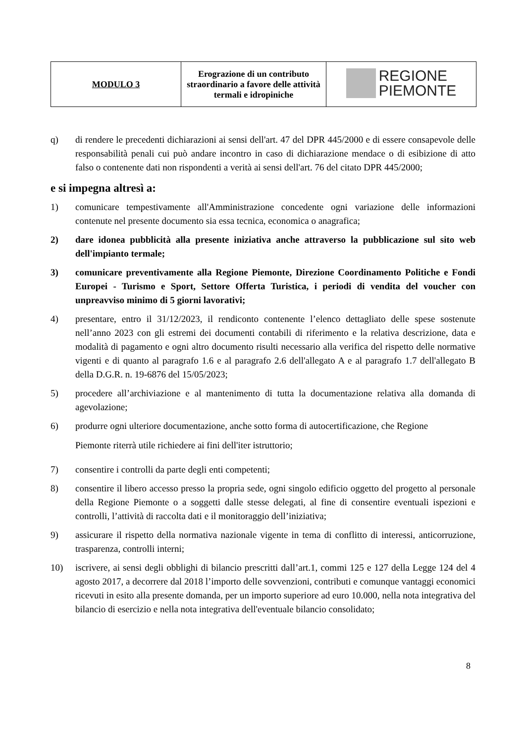| MODULO 3 | Erograzione di un contributo straordinario a favore delle attività termali e idropiniche | REGIONE PIEMONTE |
q) di rendere le precedenti dichiarazioni ai sensi dell'art. 47 del DPR 445/2000 e di essere consapevole delle responsabilità penali cui può andare incontro in caso di dichiarazione mendace o di esibizione di atto falso o contenente dati non rispondenti a verità ai sensi dell'art. 76 del citato DPR 445/2000;
e si impegna altresì a:
1) comunicare tempestivamente all'Amministrazione concedente ogni variazione delle informazioni contenute nel presente documento sia essa tecnica, economica o anagrafica;
2) dare idonea pubblicità alla presente iniziativa anche attraverso la pubblicazione sul sito web dell'impianto termale;
3) comunicare preventivamente alla Regione Piemonte, Direzione Coordinamento Politiche e Fondi Europei - Turismo e Sport, Settore Offerta Turistica, i periodi di vendita del voucher con unpreavviso minimo di 5 giorni lavorativi;
4) presentare, entro il 31/12/2023, il rendiconto contenente l’elenco dettagliato delle spese sostenute nell’anno 2023 con gli estremi dei documenti contabili di riferimento e la relativa descrizione, data e modalità di pagamento e ogni altro documento risulti necessario alla verifica del rispetto delle normative vigenti e di quanto al paragrafo 1.6 e al paragrafo 2.6 dell'allegato A e al paragrafo 1.7 dell'allegato B della D.G.R. n. 19-6876 del 15/05/2023;
5) procedere all’archiviazione e al mantenimento di tutta la documentazione relativa alla domanda di agevolazione;
6) produrre ogni ulteriore documentazione, anche sotto forma di autocertificazione, che Regione
Piemonte riterrà utile richiedere ai fini dell'iter istruttorio;
7) consentire i controlli da parte degli enti competenti;
8) consentire il libero accesso presso la propria sede, ogni singolo edificio oggetto del progetto al personale della Regione Piemonte o a soggetti dalle stesse delegati, al fine di consentire eventuali ispezioni e controlli, l’attività di raccolta dati e il monitoraggio dell’iniziativa;
9) assicurare il rispetto della normativa nazionale vigente in tema di conflitto di interessi, anticorruzione, trasparenza, controlli interni;
10) iscrivere, ai sensi degli obblighi di bilancio prescritti dall’art.1, commi 125 e 127 della Legge 124 del 4 agosto 2017, a decorrere dal 2018 l’importo delle sovvenzioni, contributi e comunque vantaggi economici ricevuti in esito alla presente domanda, per un importo superiore ad euro 10.000, nella nota integrativa del bilancio di esercizio e nella nota integrativa dell'eventuale bilancio consolidato;
8